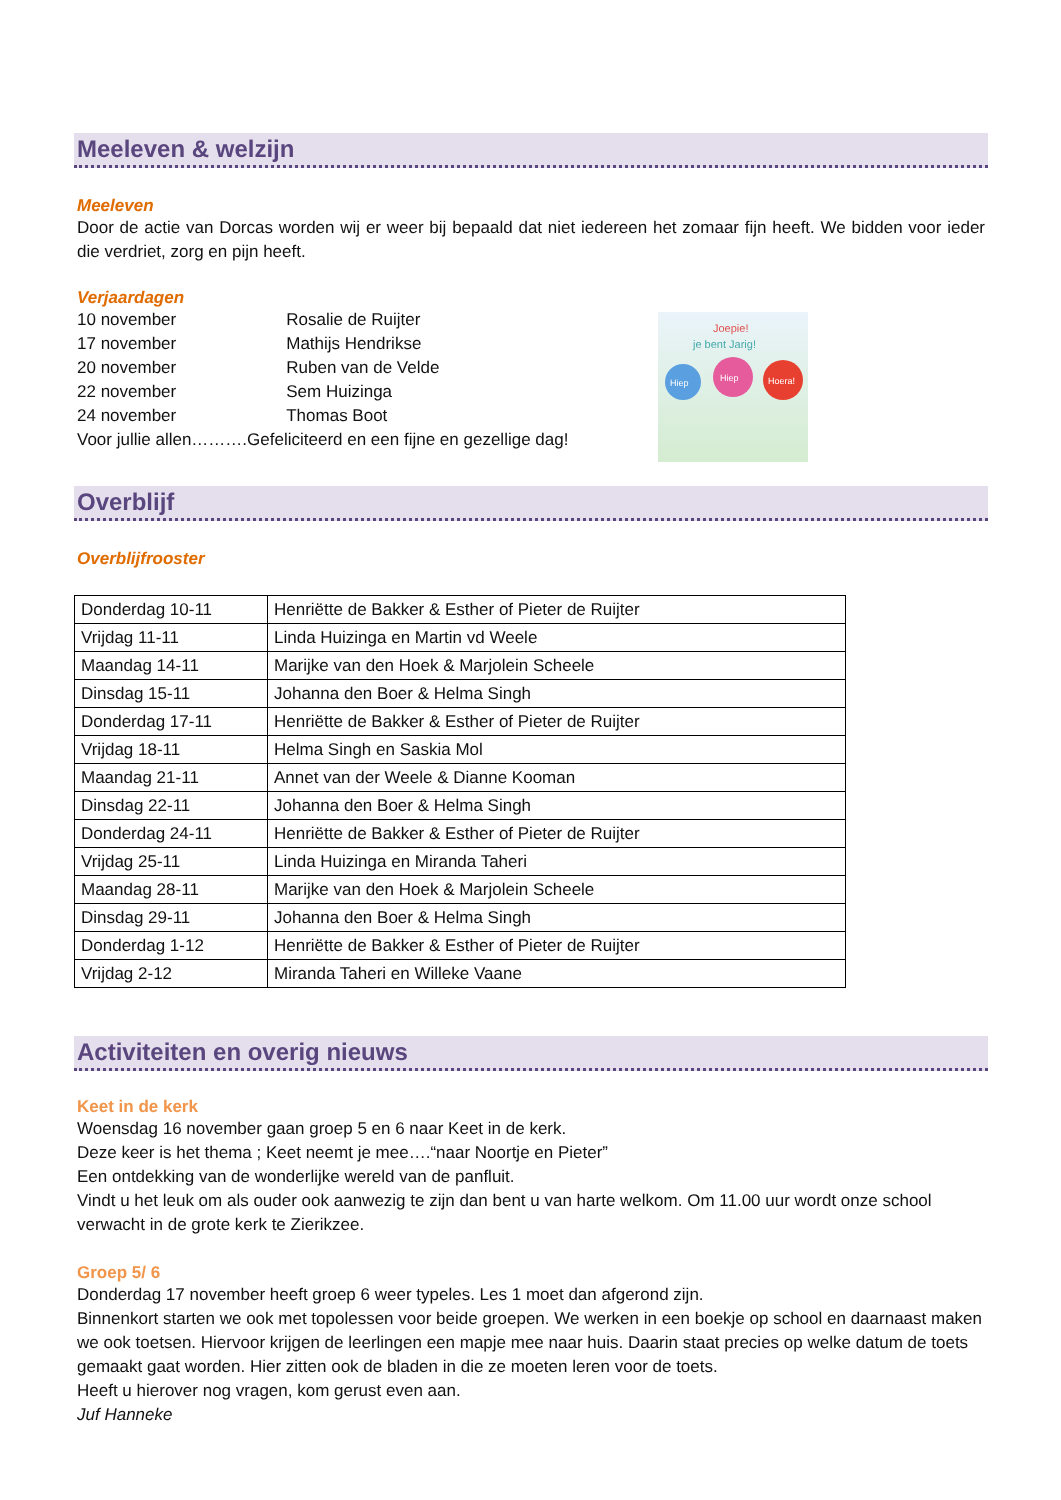Meeleven & welzijn
Meeleven
Door de actie van Dorcas worden wij er weer bij bepaald dat niet iedereen het zomaar fijn heeft. We bidden voor ieder die verdriet, zorg en pijn heeft.
Verjaardagen
| 10 november | Rosalie de Ruijter |
| 17 november | Mathijs Hendrikse |
| 20 november | Ruben van de Velde |
| 22 november | Sem Huizinga |
| 24 november | Thomas Boot |
Voor jullie allen……….Gefeliciteerd en een fijne en gezellige dag!
Joepie!
je bent Jarig!
Hiep
Hiep
Hoera!
Overblijf
Overblijfrooster
| Donderdag 10-11 | Henriëtte de Bakker & Esther of Pieter de Ruijter |
| Vrijdag 11-11 | Linda Huizinga en Martin vd Weele |
| Maandag 14-11 | Marijke van den Hoek & Marjolein Scheele |
| Dinsdag 15-11 | Johanna den Boer & Helma Singh |
| Donderdag 17-11 | Henriëtte de Bakker & Esther of Pieter de Ruijter |
| Vrijdag 18-11 | Helma Singh en Saskia Mol |
| Maandag 21-11 | Annet van der Weele & Dianne Kooman |
| Dinsdag 22-11 | Johanna den Boer & Helma Singh |
| Donderdag 24-11 | Henriëtte de Bakker & Esther of Pieter de Ruijter |
| Vrijdag 25-11 | Linda Huizinga en Miranda Taheri |
| Maandag 28-11 | Marijke van den Hoek & Marjolein Scheele |
| Dinsdag 29-11 | Johanna den Boer & Helma Singh |
| Donderdag 1-12 | Henriëtte de Bakker & Esther of Pieter de Ruijter |
| Vrijdag 2-12 | Miranda Taheri en Willeke Vaane |
Activiteiten en overig nieuws
Keet in de kerk
Woensdag 16 november gaan groep 5 en 6 naar Keet in de kerk.
Deze keer is het thema ; Keet neemt je mee….“naar Noortje en Pieter”
Een ontdekking van de wonderlijke wereld van de panfluit.
Vindt u het leuk om als ouder ook aanwezig te zijn dan bent u van harte welkom. Om 11.00 uur wordt onze school verwacht in de grote kerk te Zierikzee.
Groep 5/ 6
Donderdag 17 november heeft groep 6 weer typeles. Les 1 moet dan afgerond zijn.
Binnenkort starten we ook met topolessen voor beide groepen. We werken in een boekje op school en daarnaast maken we ook toetsen. Hiervoor krijgen de leerlingen een mapje mee naar huis. Daarin staat precies op welke datum de toets gemaakt gaat worden. Hier zitten ook de bladen in die ze moeten leren voor de toets.
Heeft u hierover nog vragen, kom gerust even aan.
Juf Hanneke